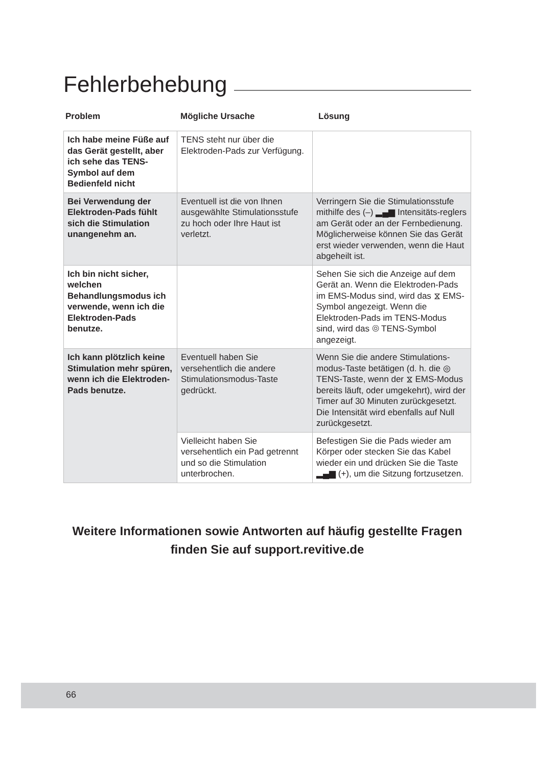Fehlerbehebung
Problem Mögliche Ursache Lösung
| Ich habe meine Füße auf das Gerät gestellt, aber ich sehe das TENS-Symbol auf dem Bedienfeld nicht | TENS steht nur über die Elektroden-Pads zur Verfügung. | |
| Bei Verwendung der Elektroden-Pads fühlt sich die Stimulation unangenehm an. | Eventuell ist die von Ihnen ausgewählte Stimulationsstufe zu hoch oder Ihre Haut ist verletzt. | Verringern Sie die Stimulationsstufe mithilfe des (–) ▂▄▆ Intensitäts-reglers am Gerät oder an der Fernbedienung. Möglicherweise können Sie das Gerät erst wieder verwenden, wenn die Haut abgeheilt ist. |
| Ich bin nicht sicher, welchen Behandlungsmodus ich verwende, wenn ich die Elektroden-Pads benutze. | | Sehen Sie sich die Anzeige auf dem Gerät an. Wenn die Elektroden-Pads im EMS-Modus sind, wird das ⧖ EMS-Symbol angezeigt. Wenn die Elektroden-Pads im TENS-Modus sind, wird das ◎ TENS-Symbol angezeigt. |
| Ich kann plötzlich keine Stimulation mehr spüren, wenn ich die Elektroden-Pads benutze. | Eventuell haben Sie versehentlich die andere Stimulationsmodus-Taste gedrückt. | Wenn Sie die andere Stimulations-modus-Taste betätigen (d. h. die ◎ TENS-Taste, wenn der ⧖ EMS-Modus bereits läuft, oder umgekehrt), wird der Timer auf 30 Minuten zurückgesetzt. Die Intensität wird ebenfalls auf Null zurückgesetzt. |
| | Vielleicht haben Sie versehentlich ein Pad getrennt und so die Stimulation unterbrochen. | Befestigen Sie die Pads wieder am Körper oder stecken Sie das Kabel wieder ein und drücken Sie die Taste ▂▄▆ (+), um die Sitzung fortzusetzen. |
Weitere Informationen sowie Antworten auf häufig gestellte Fragen finden Sie auf support.revitive.de
66